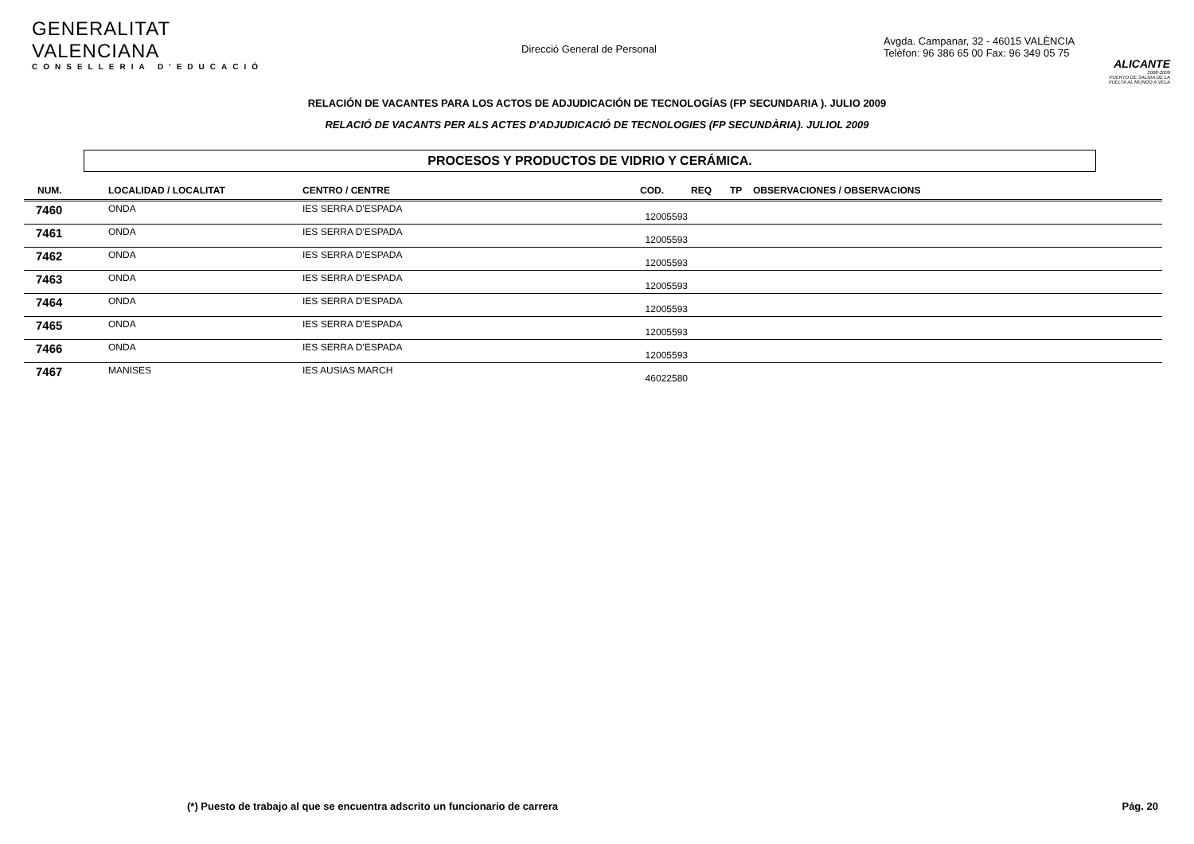GENERALITAT VALENCIANA
CONSELLERIA D'EDUCACIÓ
Direcció General de Personal
Avgda. Campanar, 32 - 46015 VALÈNCIA
Telèfon: 96 386 65 00 Fax: 96 349 05 75
ALICANTE
2008-2009
PUERTO DE SALIDA DE LA VUELTA AL MUNDO A VELA
RELACIÓN DE VACANTES PARA LOS ACTOS DE ADJUDICACIÓN DE TECNOLOGÍAS (FP SECUNDARIA ). JULIO 2009
RELACIÓ DE VACANTS PER ALS ACTES D'ADJUDICACIÓ DE TECNOLOGIES (FP SECUNDÀRIA). JULIOL 2009
PROCESOS Y PRODUCTOS DE VIDRIO Y CERÁMICA.
| NUM. | LOCALIDAD / LOCALITAT | CENTRO / CENTRE | COD. | REQ | TP | OBSERVACIONES / OBSERVACIONS |
| --- | --- | --- | --- | --- | --- | --- |
| 7460 | ONDA | IES SERRA D'ESPADA | 12005593 | | | |
| 7461 | ONDA | IES SERRA D'ESPADA | 12005593 | | | |
| 7462 | ONDA | IES SERRA D'ESPADA | 12005593 | | | |
| 7463 | ONDA | IES SERRA D'ESPADA | 12005593 | | | |
| 7464 | ONDA | IES SERRA D'ESPADA | 12005593 | | | |
| 7465 | ONDA | IES SERRA D'ESPADA | 12005593 | | | |
| 7466 | ONDA | IES SERRA D'ESPADA | 12005593 | | | |
| 7467 | MANISES | IES AUSIAS MARCH | 46022580 | | | |
(*) Puesto de trabajo al que se encuentra adscrito un funcionario de carrera Pág. 20